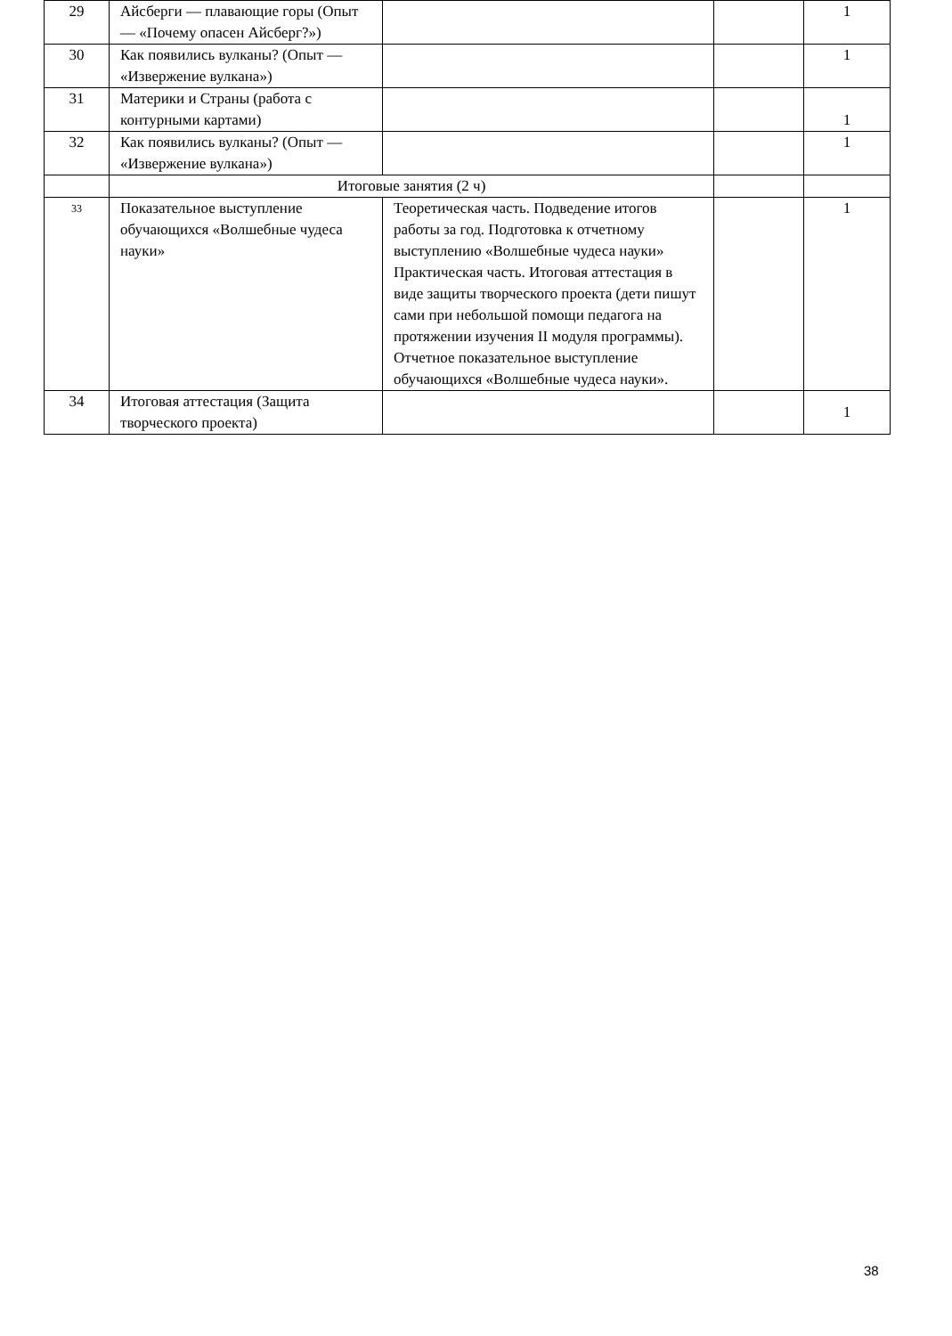| 29 | Айсберги — плавающие горы (Опыт— «Почему опасен Айсберг?») | | | 1 |
| 30 | Как появились вулканы? (Опыт — «Извержение вулкана») | | | 1 |
| 31 | Материки и Страны (работа с контурными картами) | | | 1 |
| 32 | Как появились вулканы? (Опыт — «Извержение вулкана») | | | 1 |
| | Итоговые занятия (2 ч) | | | |
| 33 | Показательное выступление обучающихся «Волшебные чудеса науки» | Теоретическая часть. Подведение итогов работы за год. Подготовка к отчетному выступлению «Волшебные чудеса науки» Практическая часть. Итоговая аттестация в виде защиты творческого проекта (дети пишут сами при небольшой помощи педагога на протяжении изучения II модуля программы). Отчетное показательное выступление обучающихся «Волшебные чудеса науки». | | 1 |
| 34 | Итоговая аттестация (Защита творческого проекта) | | | 1 |
38